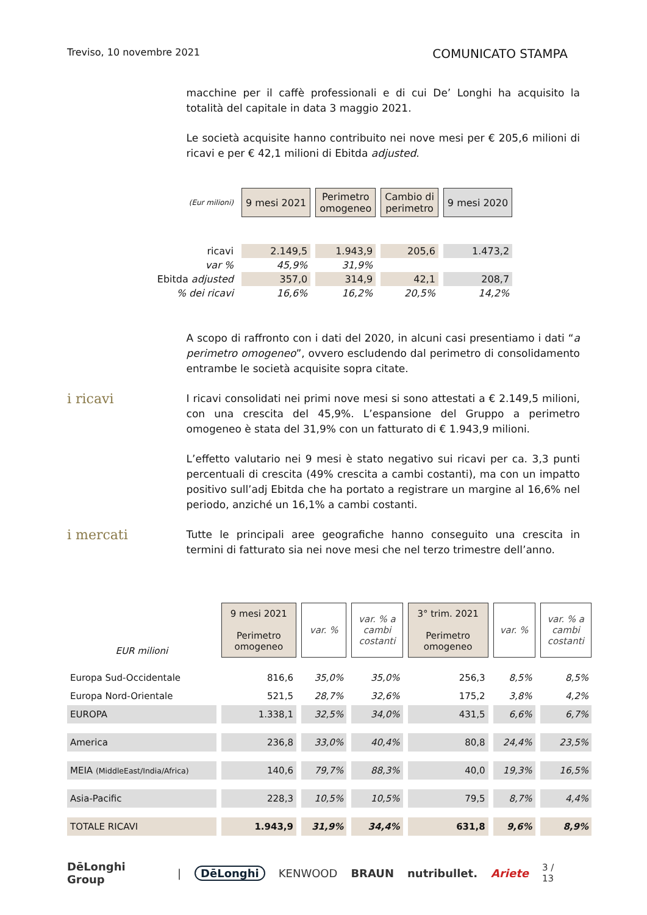Treviso, 10 novembre 2021 COMUNICATO STAMPA
macchine per il caffè professionali e di cui De’ Longhi ha acquisito la totalità del capitale in data 3 maggio 2021.
Le società acquisite hanno contribuito nei nove mesi per € 205,6 milioni di ricavi e per € 42,1 milioni di Ebitda adjusted.
| (Eur milioni) | 9 mesi 2021 | Perimetro omogeneo | Cambio di perimetro | 9 mesi 2020 |
| ricavi | 2.149,5 | 1.943,9 | 205,6 | 1.473,2 |
| var % | 45,9% | 31,9% | | |
| Ebitda adjusted | 357,0 | 314,9 | 42,1 | 208,7 |
| % dei ricavi | 16,6% | 16,2% | 20,5% | 14,2% |
A scopo di raffronto con i dati del 2020, in alcuni casi presentiamo i dati “a perimetro omogeneo”, ovvero escludendo dal perimetro di consolidamento entrambe le società acquisite sopra citate.
i ricavi
I ricavi consolidati nei primi nove mesi si sono attestati a € 2.149,5 milioni, con una crescita del 45,9%. L’espansione del Gruppo a perimetro omogeneo è stata del 31,9% con un fatturato di € 1.943,9 milioni.
L’effetto valutario nei 9 mesi è stato negativo sui ricavi per ca. 3,3 punti percentuali di crescita (49% crescita a cambi costanti), ma con un impatto positivo sull’adj Ebitda che ha portato a registrare un margine al 16,6% nel periodo, anziché un 16,1% a cambi costanti.
i mercati
Tutte le principali aree geografiche hanno conseguito una crescita in termini di fatturato sia nei nove mesi che nel terzo trimestre dell’anno.
| EUR milioni | 9 mesi 2021 Perimetro omogeneo | var. % | var. % a cambi costanti | 3° trim. 2021 Perimetro omogeneo | var. % | var. % a cambi costanti |
| Europa Sud-Occidentale | 816,6 | 35,0% | 35,0% | 256,3 | 8,5% | 8,5% |
| Europa Nord-Orientale | 521,5 | 28,7% | 32,6% | 175,2 | 3,8% | 4,2% |
| EUROPA | 1.338,1 | 32,5% | 34,0% | 431,5 | 6,6% | 6,7% |
| America | 236,8 | 33,0% | 40,4% | 80,8 | 24,4% | 23,5% |
| MEIA (MiddleEast/India/Africa) | 140,6 | 79,7% | 88,3% | 40,0 | 19,3% | 16,5% |
| Asia-Pacific | 228,3 | 10,5% | 10,5% | 79,5 | 8,7% | 4,4% |
| TOTALE RICAVI | 1.943,9 | 31,9% | 34,4% | 631,8 | 9,6% | 8,9% |
DēLonghi Group | DēLonghi KENWOOD BRAUN nutribullet. Ariete 3 / 13